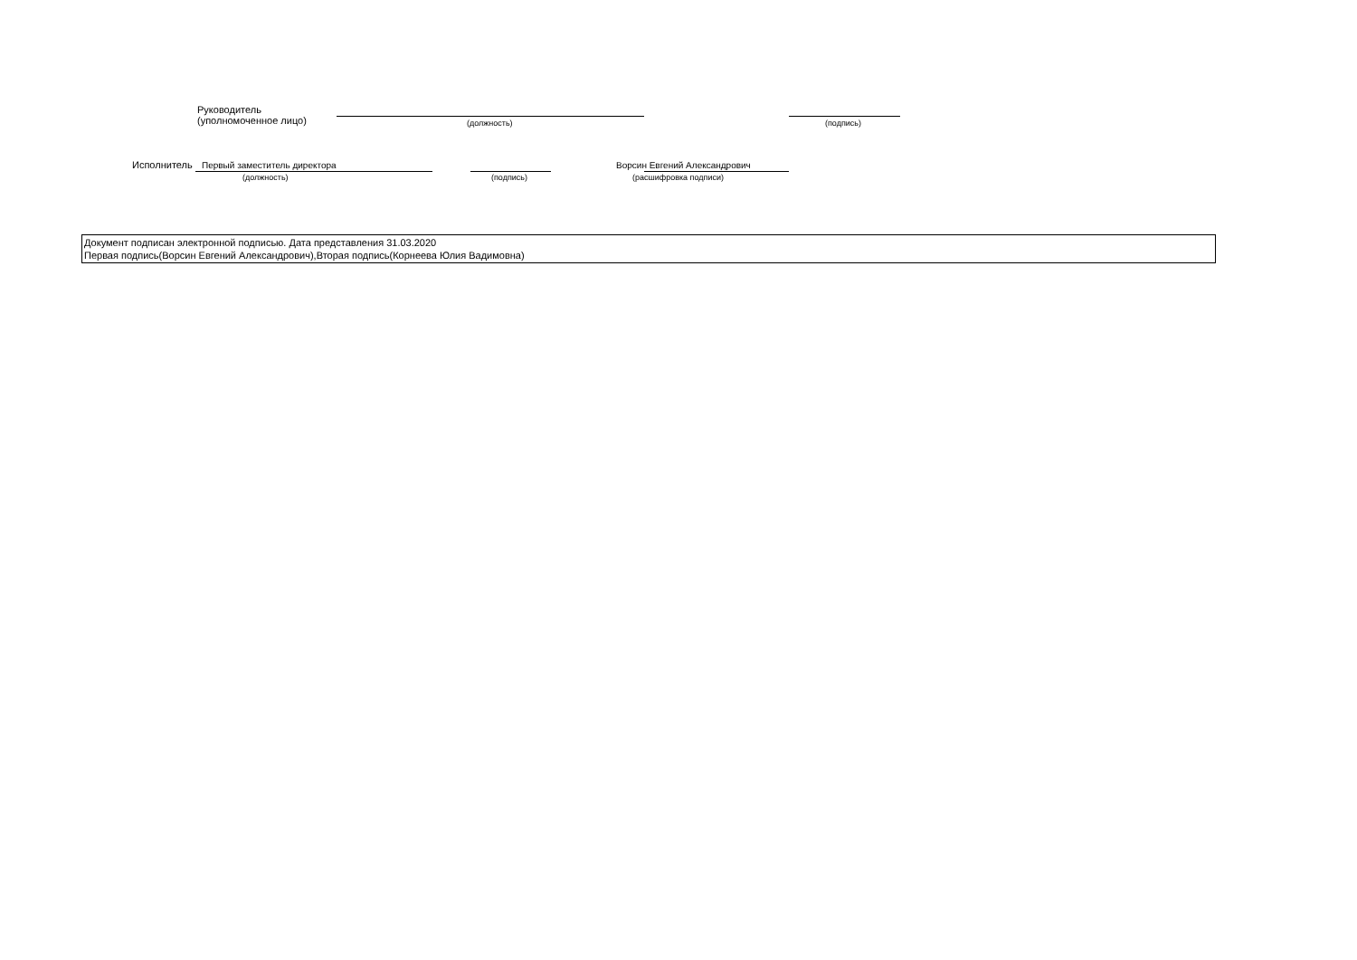Руководитель
(уполномоченное лицо)
(должность) (подпись)
Исполнитель Первый заместитель директора
(должность) (подпись)
Ворсин Евгений Александрович
(расшифровка подписи)
Документ подписан электронной подписью. Дата представления 31.03.2020
Первая подпись(Ворсин Евгений Александрович),Вторая подпись(Корнеева Юлия Вадимовна)